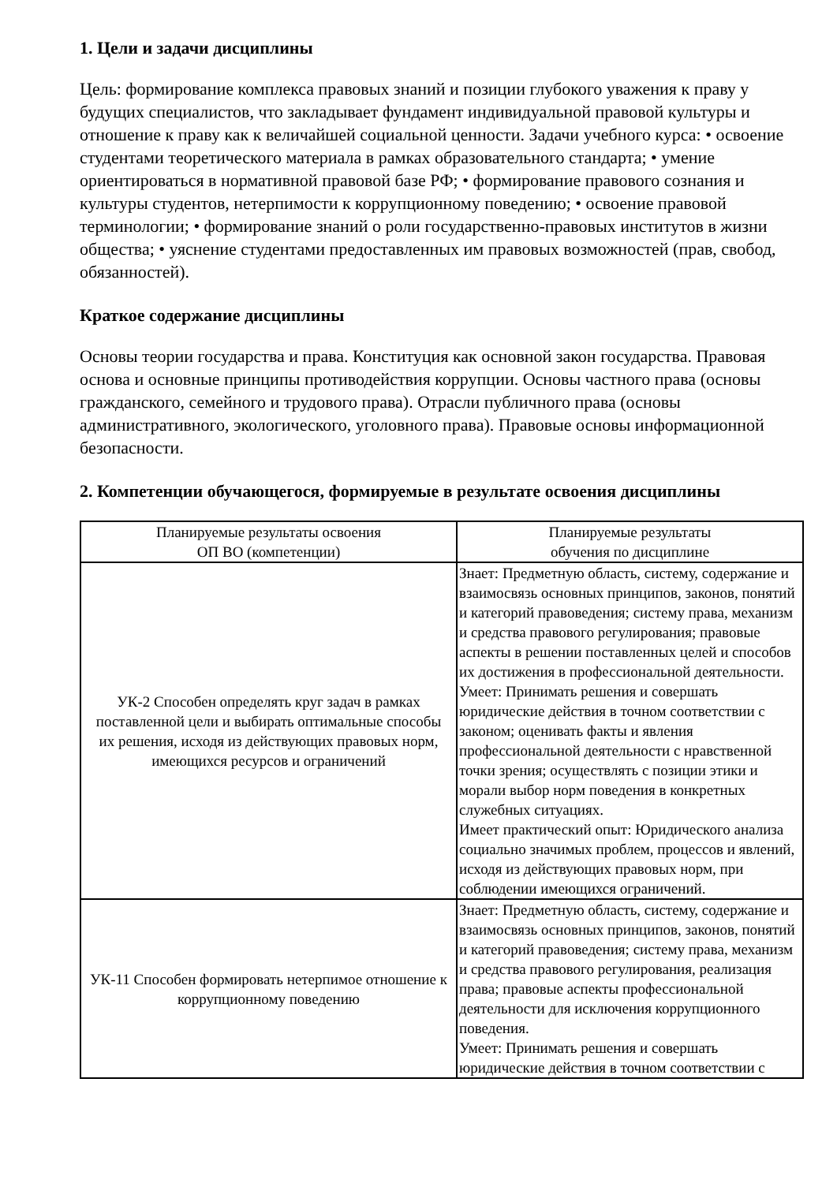1. Цели и задачи дисциплины
Цель: формирование комплекса правовых знаний и позиции глубокого уважения к праву у будущих специалистов, что закладывает фундамент индивидуальной правовой культуры и отношение к праву как к величайшей социальной ценности. Задачи учебного курса: • освоение студентами теоретического материала в рамках образовательного стандарта; • умение ориентироваться в нормативной правовой базе РФ; • формирование правового сознания и культуры студентов, нетерпимости к коррупционному поведению; • освоение правовой терминологии; • формирование знаний о роли государственно-правовых институтов в жизни общества; • уяснение студентами предоставленных им правовых возможностей (прав, свобод, обязанностей).
Краткое содержание дисциплины
Основы теории государства и права. Конституция как основной закон государства. Правовая основа и основные принципы противодействия коррупции. Основы частного права (основы гражданского, семейного и трудового права). Отрасли публичного права (основы административного, экологического, уголовного права). Правовые основы информационной безопасности.
2. Компетенции обучающегося, формируемые в результате освоения дисциплины
| Планируемые результаты освоения ОП ВО (компетенции) | Планируемые результаты обучения по дисциплине |
| --- | --- |
| УК-2 Способен определять круг задач в рамках поставленной цели и выбирать оптимальные способы их решения, исходя из действующих правовых норм, имеющихся ресурсов и ограничений | Знает: Предметную область, систему, содержание и взаимосвязь основных принципов, законов, понятий и категорий правоведения; систему права, механизм и средства правового регулирования; правовые аспекты в решении поставленных целей и способов их достижения в профессиональной деятельности. Умеет: Принимать решения и совершать юридические действия в точном соответствии с законом; оценивать факты и явления профессиональной деятельности с нравственной точки зрения; осуществлять с позиции этики и морали выбор норм поведения в конкретных служебных ситуациях. Имеет практический опыт: Юридического анализа социально значимых проблем, процессов и явлений, исходя из действующих правовых норм, при соблюдении имеющихся ограничений. |
| УК-11 Способен формировать нетерпимое отношение к коррупционному поведению | Знает: Предметную область, систему, содержание и взаимосвязь основных принципов, законов, понятий и категорий правоведения; систему права, механизм и средства правового регулирования, реализация права; правовые аспекты профессиональной деятельности для исключения коррупционного поведения. Умеет: Принимать решения и совершать юридические действия в точном соответствии с |